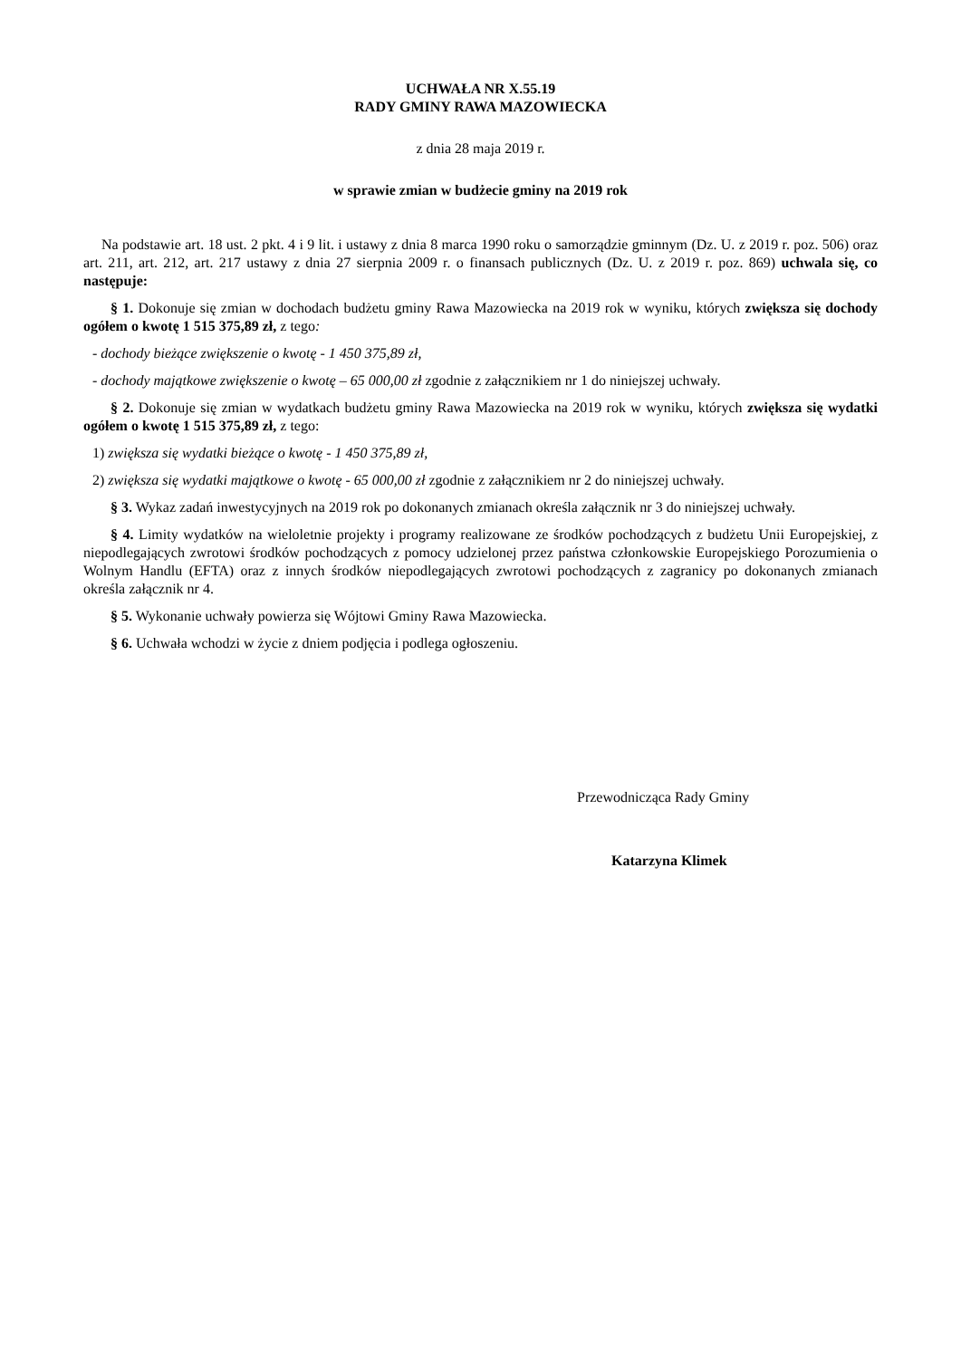UCHWAŁA NR X.55.19
RADY GMINY RAWA MAZOWIECKA
z dnia 28 maja 2019 r.
w sprawie zmian w budżecie gminy na 2019 rok
Na podstawie art. 18 ust. 2 pkt. 4 i 9 lit. i ustawy z dnia 8 marca 1990 roku o samorządzie gminnym (Dz. U. z 2019 r. poz. 506) oraz art. 211, art. 212, art. 217 ustawy z dnia 27 sierpnia 2009 r. o finansach publicznych (Dz. U. z 2019 r. poz. 869) uchwala się, co następuje:
§ 1. Dokonuje się zmian w dochodach budżetu gminy Rawa Mazowiecka na 2019 rok w wyniku, których zwiększa się dochody ogółem o kwotę 1 515 375,89 zł, z tego:
- dochody bieżące zwiększenie o kwotę - 1 450 375,89 zł,
- dochody majątkowe zwiększenie o kwotę – 65 000,00 zł zgodnie z załącznikiem nr 1 do niniejszej uchwały.
§ 2. Dokonuje się zmian w wydatkach budżetu gminy Rawa Mazowiecka na 2019 rok w wyniku, których zwiększa się wydatki ogółem o kwotę 1 515 375,89 zł, z tego:
1) zwiększa się wydatki bieżące o kwotę - 1 450 375,89 zł,
2) zwiększa się wydatki majątkowe o kwotę - 65 000,00 zł zgodnie z załącznikiem nr 2 do niniejszej uchwały.
§ 3. Wykaz zadań inwestycyjnych na 2019 rok po dokonanych zmianach określa załącznik nr 3 do niniejszej uchwały.
§ 4. Limity wydatków na wieloletnie projekty i programy realizowane ze środków pochodzących z budżetu Unii Europejskiej, z niepodlegających zwrotowi środków pochodzących z pomocy udzielonej przez państwa członkowskie Europejskiego Porozumienia o Wolnym Handlu (EFTA) oraz z innych środków niepodlegających zwrotowi pochodzących z zagranicy po dokonanych zmianach określa załącznik nr 4.
§ 5. Wykonanie uchwały powierza się Wójtowi Gminy Rawa Mazowiecka.
§ 6. Uchwała wchodzi w życie z dniem podjęcia i podlega ogłoszeniu.
Przewodnicząca Rady Gminy
Katarzyna Klimek